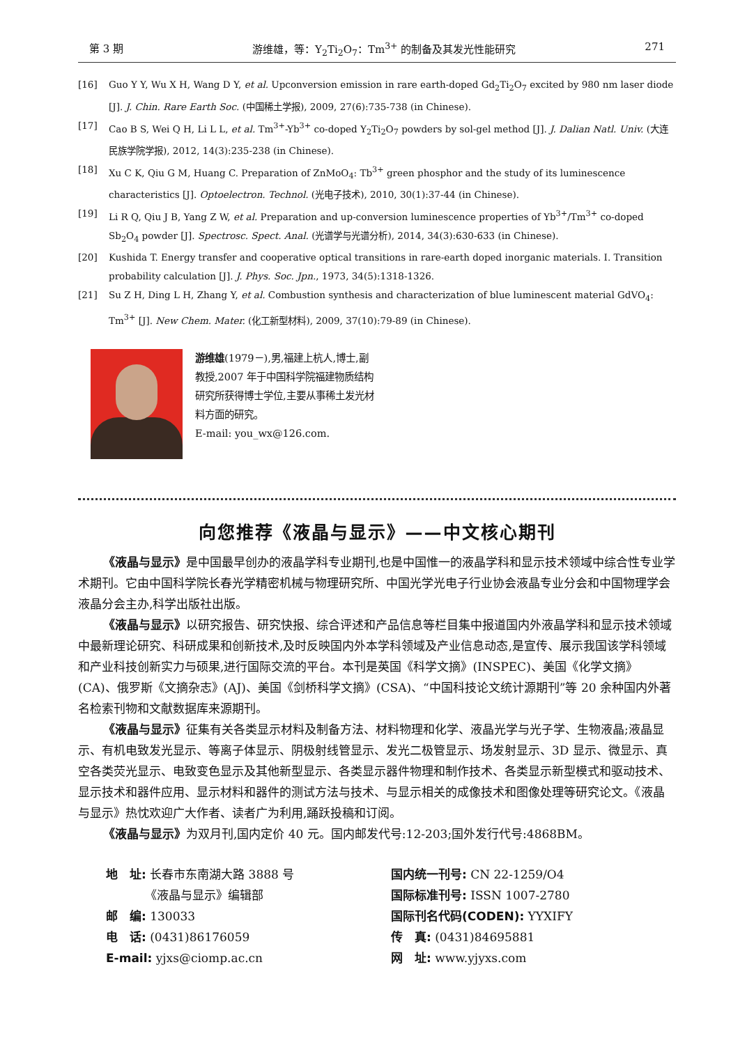第 3 期 游维雄，等：Y<sub>2</sub>Ti<sub>2</sub>O<sub>7</sub>：Tm<sup>3+</sup> 的制备及其发光性能研究 271
[16] Guo Y Y, Wu X H, Wang D Y, et al. Upconversion emission in rare earth-doped Gd<sub>2</sub>Ti<sub>2</sub>O<sub>7</sub> excited by 980 nm laser diode [J]. J. Chin. Rare Earth Soc. (中国稀土学报), 2009, 27(6):735-738 (in Chinese).
[17] Cao B S, Wei Q H, Li L L, et al. Tm<sup>3+</sup>-Yb<sup>3+</sup> co-doped Y<sub>2</sub>Ti<sub>2</sub>O<sub>7</sub> powders by sol-gel method [J]. J. Dalian Natl. Univ. (大连民族学院学报), 2012, 14(3):235-238 (in Chinese).
[18] Xu C K, Qiu G M, Huang C. Preparation of ZnMoO<sub>4</sub>: Tb<sup>3+</sup> green phosphor and the study of its luminescence characteristics [J]. Optoelectron. Technol. (光电子技术), 2010, 30(1):37-44 (in Chinese).
[19] Li R Q, Qiu J B, Yang Z W, et al. Preparation and up-conversion luminescence properties of Yb<sup>3+</sup>/Tm<sup>3+</sup> co-doped Sb<sub>2</sub>O<sub>4</sub> powder [J]. Spectrosc. Spect. Anal. (光谱学与光谱分析), 2014, 34(3):630-633 (in Chinese).
[20] Kushida T. Energy transfer and cooperative optical transitions in rare-earth doped inorganic materials. Ⅰ. Transition probability calculation [J]. J. Phys. Soc. Jpn., 1973, 34(5):1318-1326.
[21] Su Z H, Ding L H, Zhang Y, et al. Combustion synthesis and characterization of blue luminescent material GdVO<sub>4</sub>: Tm<sup>3+</sup> [J]. New Chem. Mater. (化工新型材料), 2009, 37(10):79-89 (in Chinese).
游维雄(1979－),男,福建上杭人,博士,副教授,2007 年于中国科学院福建物质结构研究所获得博士学位,主要从事稀土发光材料方面的研究。
E-mail: you_wx@126.com.
向您推荐《液晶与显示》——中文核心期刊
《液晶与显示》是中国最早创办的液晶学科专业期刊,也是中国惟一的液晶学科和显示技术领域中综合性专业学术期刊。它由中国科学院长春光学精密机械与物理研究所、中国光学光电子行业协会液晶专业分会和中国物理学会液晶分会主办,科学出版社出版。
《液晶与显示》以研究报告、研究快报、综合评述和产品信息等栏目集中报道国内外液晶学科和显示技术领域中最新理论研究、科研成果和创新技术,及时反映国内外本学科领域及产业信息动态,是宣传、展示我国该学科领域和产业科技创新实力与硕果,进行国际交流的平台。本刊是英国《科学文摘》(INSPEC)、美国《化学文摘》(CA)、俄罗斯《文摘杂志》(AJ)、美国《剑桥科学文摘》(CSA)、“中国科技论文统计源期刊”等 20 余种国内外著名检索刊物和文献数据库来源期刊。
《液晶与显示》征集有关各类显示材料及制备方法、材料物理和化学、液晶光学与光子学、生物液晶;液晶显示、有机电致发光显示、等离子体显示、阴极射线管显示、发光二极管显示、场发射显示、3D 显示、微显示、真空各类荧光显示、电致变色显示及其他新型显示、各类显示器件物理和制作技术、各类显示新型模式和驱动技术、显示技术和器件应用、显示材料和器件的测试方法与技术、与显示相关的成像技术和图像处理等研究论文。《液晶与显示》热忱欢迎广大作者、读者广为利用,踊跃投稿和订阅。
《液晶与显示》为双月刊,国内定价 40 元。国内邮发代号:12-203;国外发行代号:4868BM。
地　址: 长春市东南湖大路 3888 号
　　　 《液晶与显示》编辑部
邮　编: 130033
电　话: (0431)86176059
E-mail: yjxs@ciomp.ac.cn
国内统一刊号: CN 22-1259/O4
国际标准刊号: ISSN 1007-2780
国际刊名代码(CODEN): YYXIFY
传　真: (0431)84695881
网　址: www.yjyxs.com